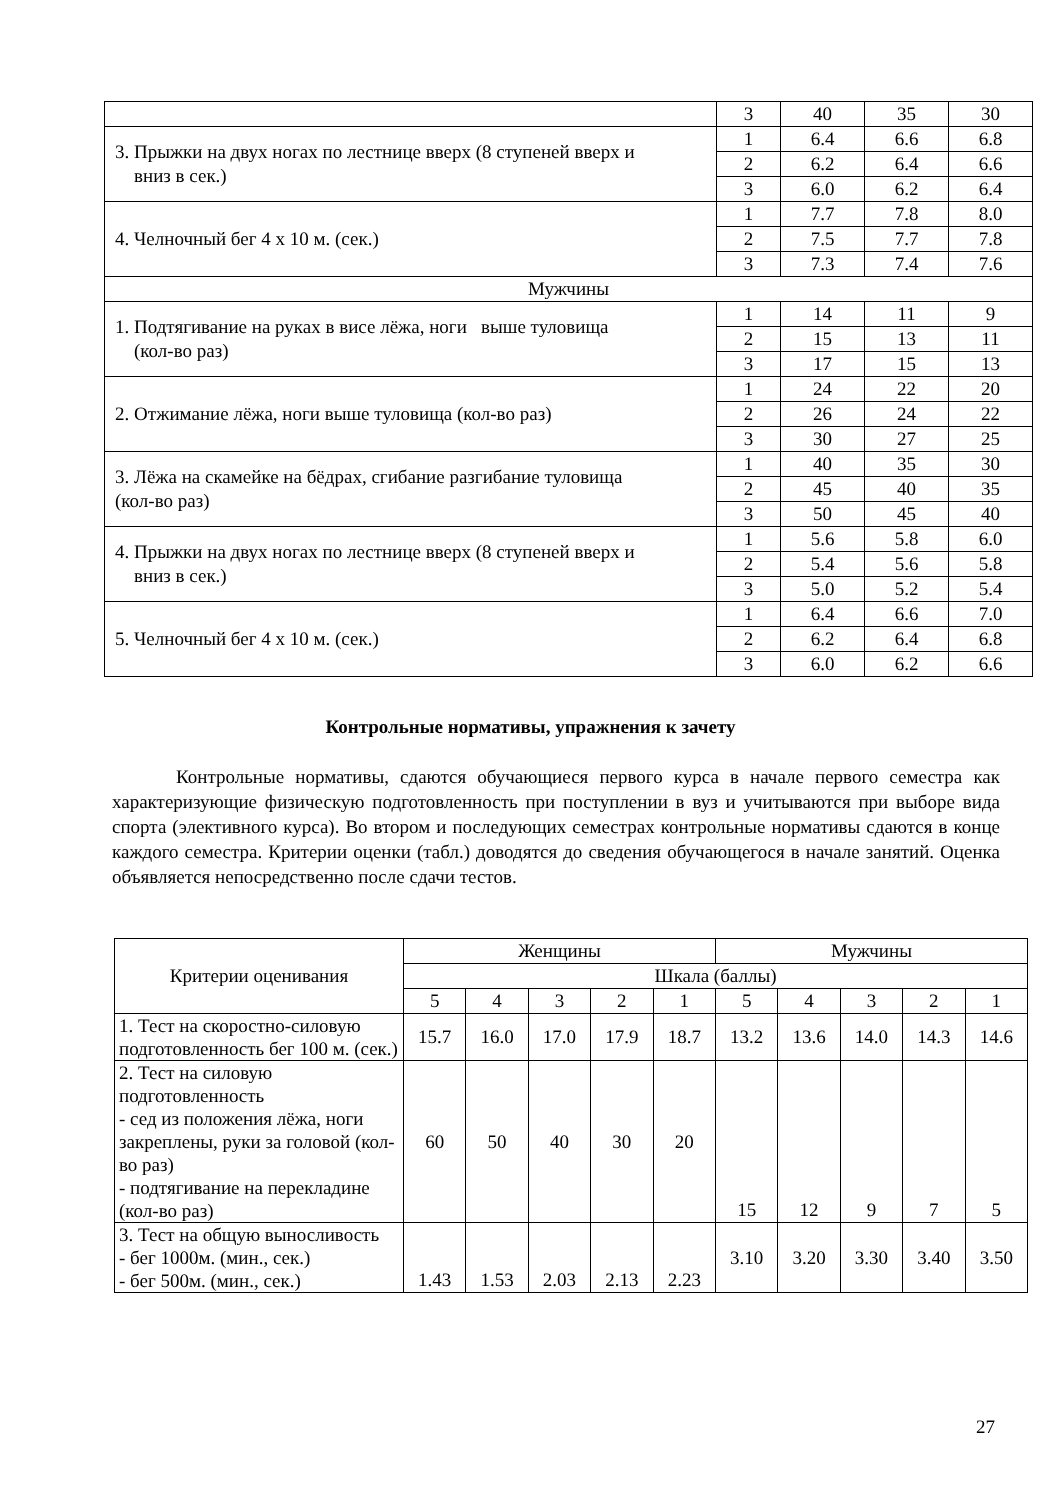| | 3 | 40 | 35 | 30 |
| 3. Прыжки на двух ногах по лестнице вверх (8 ступеней вверх и вниз в сек.) | 1 | 6.4 | 6.6 | 6.8 |
| | 2 | 6.2 | 6.4 | 6.6 |
| | 3 | 6.0 | 6.2 | 6.4 |
| 4. Челночный бег 4 х 10 м. (сек.) | 1 | 7.7 | 7.8 | 8.0 |
| | 2 | 7.5 | 7.7 | 7.8 |
| | 3 | 7.3 | 7.4 | 7.6 |
| Мужчины | | | | |
| 1. Подтягивание на руках в висе лёжа, ноги выше туловища (кол-во раз) | 1 | 14 | 11 | 9 |
| | 2 | 15 | 13 | 11 |
| | 3 | 17 | 15 | 13 |
| 2. Отжимание лёжа, ноги выше туловища (кол-во раз) | 1 | 24 | 22 | 20 |
| | 2 | 26 | 24 | 22 |
| | 3 | 30 | 27 | 25 |
| 3. Лёжа на скамейке на бёдрах, сгибание разгибание туловища (кол-во раз) | 1 | 40 | 35 | 30 |
| | 2 | 45 | 40 | 35 |
| | 3 | 50 | 45 | 40 |
| 4. Прыжки на двух ногах по лестнице вверх (8 ступеней вверх и вниз в сек.) | 1 | 5.6 | 5.8 | 6.0 |
| | 2 | 5.4 | 5.6 | 5.8 |
| | 3 | 5.0 | 5.2 | 5.4 |
| 5. Челночный бег 4 х 10 м. (сек.) | 1 | 6.4 | 6.6 | 7.0 |
| | 2 | 6.2 | 6.4 | 6.8 |
| | 3 | 6.0 | 6.2 | 6.6 |
Контрольные нормативы, упражнения к зачету
Контрольные нормативы, сдаются обучающиеся первого курса в начале первого семестра как характеризующие физическую подготовленность при поступлении в вуз и учитываются при выборе вида спорта (элективного курса). Во втором и последующих семестрах контрольные нормативы сдаются в конце каждого семестра. Критерии оценки (табл.) доводятся до сведения обучающегося в начале занятий. Оценка объявляется непосредственно после сдачи тестов.
| Критерии оценивания | Женщины | | | | | Мужчины | | | | |
| --- | --- | --- | --- | --- | --- | --- | --- | --- | --- | --- |
| | Шкала (баллы) | | | | | | | | | |
| | 5 | 4 | 3 | 2 | 1 | 5 | 4 | 3 | 2 | 1 |
| 1. Тест на скоростно-силовую подготовленность бег 100 м. (сек.) | 15.7 | 16.0 | 17.0 | 17.9 | 18.7 | 13.2 | 13.6 | 14.0 | 14.3 | 14.6 |
| 2. Тест на силовую подготовленность - сед из положения лёжа, ноги закреплены, руки за головой (кол-во раз) - подтягивание на перекладине (кол-во раз) | 60 | 50 | 40 | 30 | 20 | 15 | 12 | 9 | 7 | 5 |
| 3. Тест на общую выносливость - бег 1000м. (мин., сек.) - бег 500м. (мин., сек.) | 1.43 | 1.53 | 2.03 | 2.13 | 2.23 | 3.10 | 3.20 | 3.30 | 3.40 | 3.50 |
27